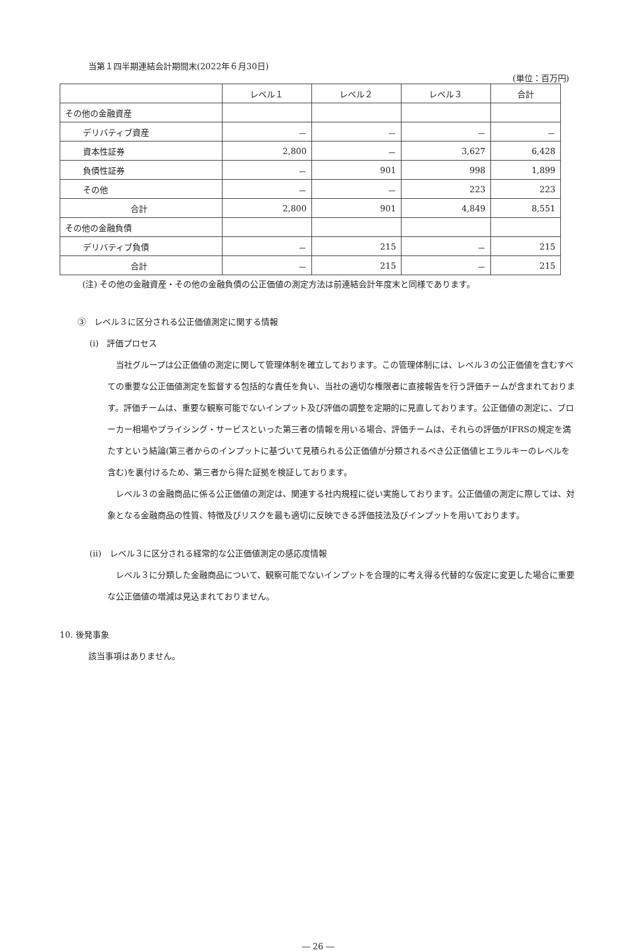当第１四半期連結会計期間末(2022年６月30日)
(単位：百万円)
| | レベル１ | レベル２ | レベル３ | 合計 |
| --- | --- | --- | --- | --- |
| その他の金融資産 | | | | |
| デリバティブ資産 | － | － | － | － |
| 資本性証券 | 2,800 | － | 3,627 | 6,428 |
| 負債性証券 | － | 901 | 998 | 1,899 |
| その他 | － | － | 223 | 223 |
| 合計 | 2,800 | 901 | 4,849 | 8,551 |
| その他の金融負債 | | | | |
| デリバティブ負債 | － | 215 | － | 215 |
| 合計 | － | 215 | － | 215 |
(注) その他の金融資産・その他の金融負債の公正価値の測定方法は前連結会計年度末と同様であります。
③　レベル３に区分される公正価値測定に関する情報
(ⅰ)　評価プロセス
当社グループは公正価値の測定に関して管理体制を確立しております。この管理体制には、レベル３の公正価値を含むすべての重要な公正価値測定を監督する包括的な責任を負い、当社の適切な権限者に直接報告を行う評価チームが含まれております。評価チームは、重要な観察可能でないインプット及び評価の調整を定期的に見直しております。公正価値の測定に、ブローカー相場やプライシング・サービスといった第三者の情報を用いる場合、評価チームは、それらの評価がIFRSの規定を満たすという結論(第三者からのインプットに基づいて見積られる公正価値が分類されるべき公正価値ヒエラルキーのレベルを含む)を裏付けるため、第三者から得た証拠を検証しております。
レベル３の金融商品に係る公正価値の測定は、関連する社内規程に従い実施しております。公正価値の測定に際しては、対象となる金融商品の性質、特徴及びリスクを最も適切に反映できる評価技法及びインプットを用いております。
(ⅱ)　レベル３に区分される経常的な公正価値測定の感応度情報
レベル３に分類した金融商品について、観察可能でないインプットを合理的に考え得る代替的な仮定に変更した場合に重要な公正価値の増減は見込まれておりません。
10. 後発事象
該当事項はありません。
― 26 ―